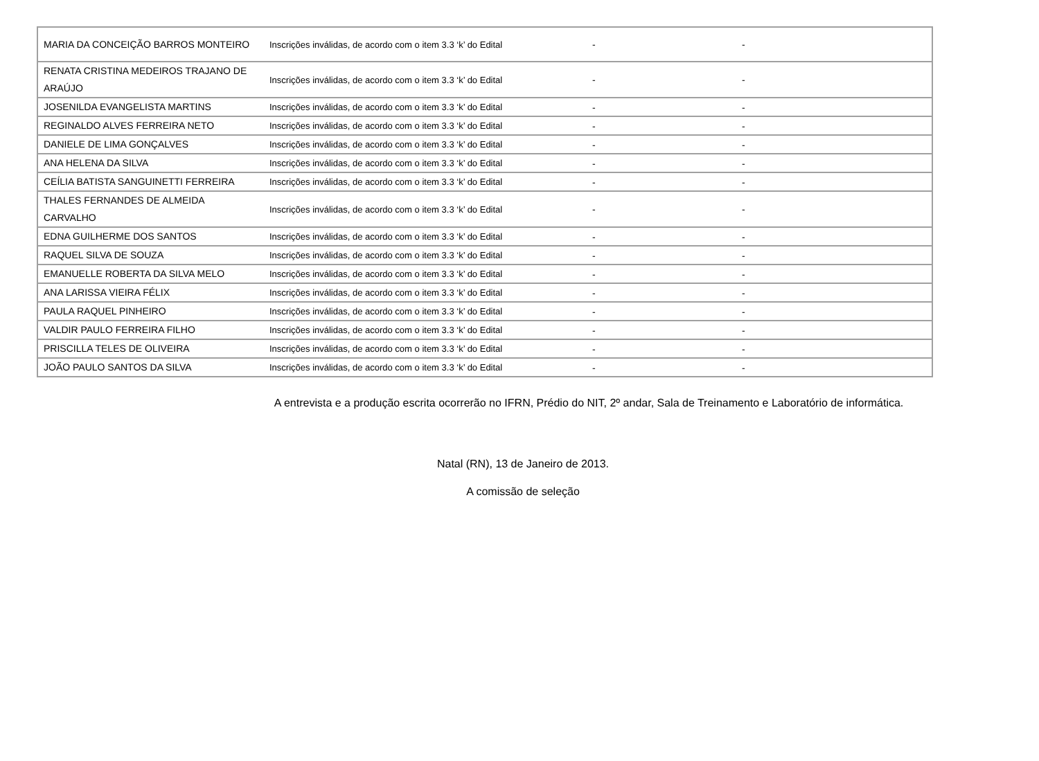| MARIA DA CONCEIÇÃO BARROS MONTEIRO | Inscrições inválidas, de acordo com o item 3.3 ‘k’ do Edital | - | - |
| RENATA CRISTINA MEDEIROS TRAJANO DE ARAÚJO | Inscrições inválidas, de acordo com o item 3.3 ‘k’ do Edital | - | - |
| JOSENILDA EVANGELISTA MARTINS | Inscrições inválidas, de acordo com o item 3.3 ‘k’ do Edital | - | - |
| REGINALDO ALVES FERREIRA NETO | Inscrições inválidas, de acordo com o item 3.3 ‘k’ do Edital | - | - |
| DANIELE DE LIMA GONÇALVES | Inscrições inválidas, de acordo com o item 3.3 ‘k’ do Edital | - | - |
| ANA HELENA DA SILVA | Inscrições inválidas, de acordo com o item 3.3 ‘k’ do Edital | - | - |
| CEÍLIA BATISTA SANGUINETTI FERREIRA | Inscrições inválidas, de acordo com o item 3.3 ‘k’ do Edital | - | - |
| THALES FERNANDES DE ALMEIDA CARVALHO | Inscrições inválidas, de acordo com o item 3.3 ‘k’ do Edital | - | - |
| EDNA GUILHERME DOS SANTOS | Inscrições inválidas, de acordo com o item 3.3 ‘k’ do Edital | - | - |
| RAQUEL SILVA DE SOUZA | Inscrições inválidas, de acordo com o item 3.3 ‘k’ do Edital | - | - |
| EMANUELLE ROBERTA DA SILVA MELO | Inscrições inválidas, de acordo com o item 3.3 ‘k’ do Edital | - | - |
| ANA LARISSA VIEIRA FÉLIX | Inscrições inválidas, de acordo com o item 3.3 ‘k’ do Edital | - | - |
| PAULA RAQUEL PINHEIRO | Inscrições inválidas, de acordo com o item 3.3 ‘k’ do Edital | - | - |
| VALDIR PAULO FERREIRA FILHO | Inscrições inválidas, de acordo com o item 3.3 ‘k’ do Edital | - | - |
| PRISCILLA TELES DE OLIVEIRA | Inscrições inválidas, de acordo com o item 3.3 ‘k’ do Edital | - | - |
| JOÃO PAULO SANTOS DA SILVA | Inscrições inválidas, de acordo com o item 3.3 ‘k’ do Edital | - | - |
A entrevista e a produção escrita ocorrerão no IFRN, Prédio do NIT, 2º andar, Sala de Treinamento e Laboratório de informática.
Natal (RN), 13 de Janeiro de 2013.
A comissão de seleção